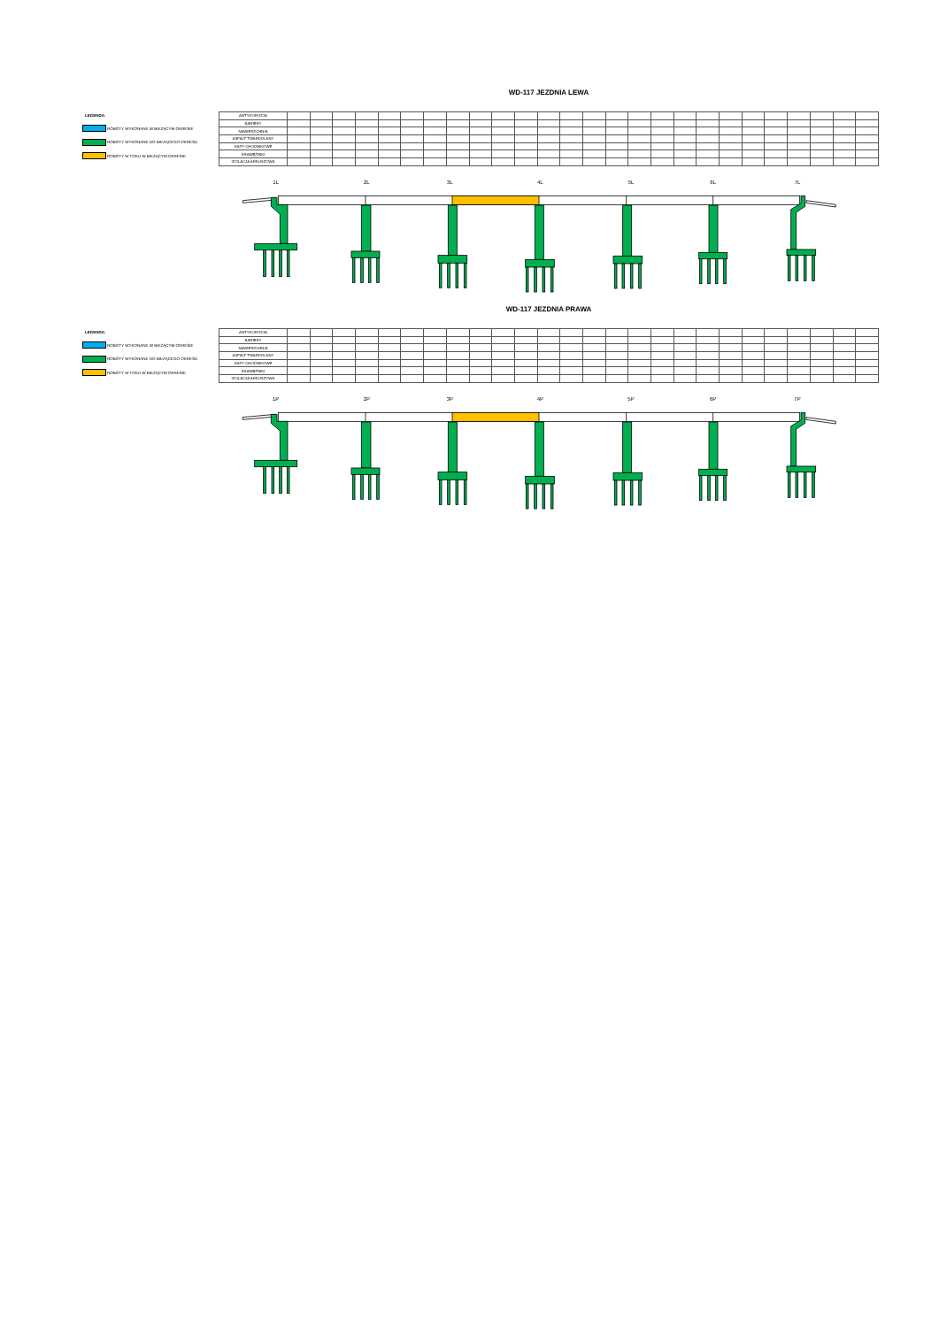WD-117 JEZDNIA LEWA
LEGENDA:
ROBOTY WYKONANE W BIEŻĄCYM OKRESIE
ROBOTY WYKONANE DO BIEŻĄCEGO OKRESU
ROBOTY W TOKU W BIEŻĄCYM OKRESIE
| ANTYKOROZJA | | | | | | | | | | | | | | | | | | | | | | | | | | |
| BARIERY | | | | | | | | | | | | | | | | | | | | | | | | | | |
| NAWIERZCHNIA | | | | | | | | | | | | | | | | | | | | | | | | | | |
| ASFALT TWARDOLANY | | | | | | | | | | | | | | | | | | | | | | | | | | |
| KAPY CHODNIKOWE | | | | | | | | | | | | | | | | | | | | | | | | | | |
| KRAWĘŻNIKI | | | | | | | | | | | | | | | | | | | | | | | | | | |
| IZOLACJA ARKUSZOWA | | | | | | | | | | | | | | | | | | | | | | | | | | |
1L
2L
3L
4L
5L
6L
7L
WD-117 JEZDNIA PRAWA
LEGENDA:
ROBOTY WYKONANE W BIEŻĄCYM OKRESIE
ROBOTY WYKONANE DO BIEŻĄCEGO OKRESU
ROBOTY W TOKU W BIEŻĄCYM OKRESIE
| ANTYKOROZJA | | | | | | | | | | | | | | | | | | | | | | | | | | |
| BARIERY | | | | | | | | | | | | | | | | | | | | | | | | | | |
| NAWIERZCHNIA | | | | | | | | | | | | | | | | | | | | | | | | | | |
| ASFALT TWARDOLANY | | | | | | | | | | | | | | | | | | | | | | | | | | |
| KAPY CHODNIKOWE | | | | | | | | | | | | | | | | | | | | | | | | | | |
| KRAWĘŻNIKI | | | | | | | | | | | | | | | | | | | | | | | | | | |
| IZOLACJA ARKUSZOWA | | | | | | | | | | | | | | | | | | | | | | | | | | |
1P
2P
3P
4P
5P
6P
7P